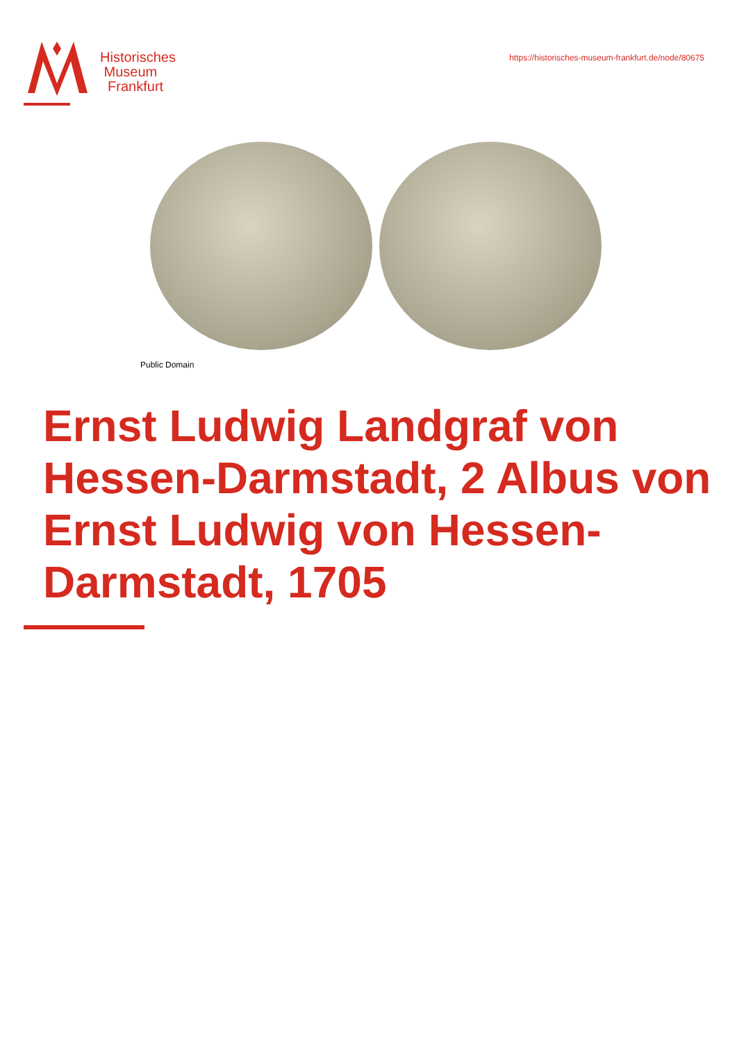Historisches
Museum
Frankfurt
https://historisches-museum-frankfurt.de/node/80675
Public Domain
Ernst Ludwig Landgraf von Hessen-Darmstadt, 2 Albus von Ernst Ludwig von Hessen-Darmstadt, 1705